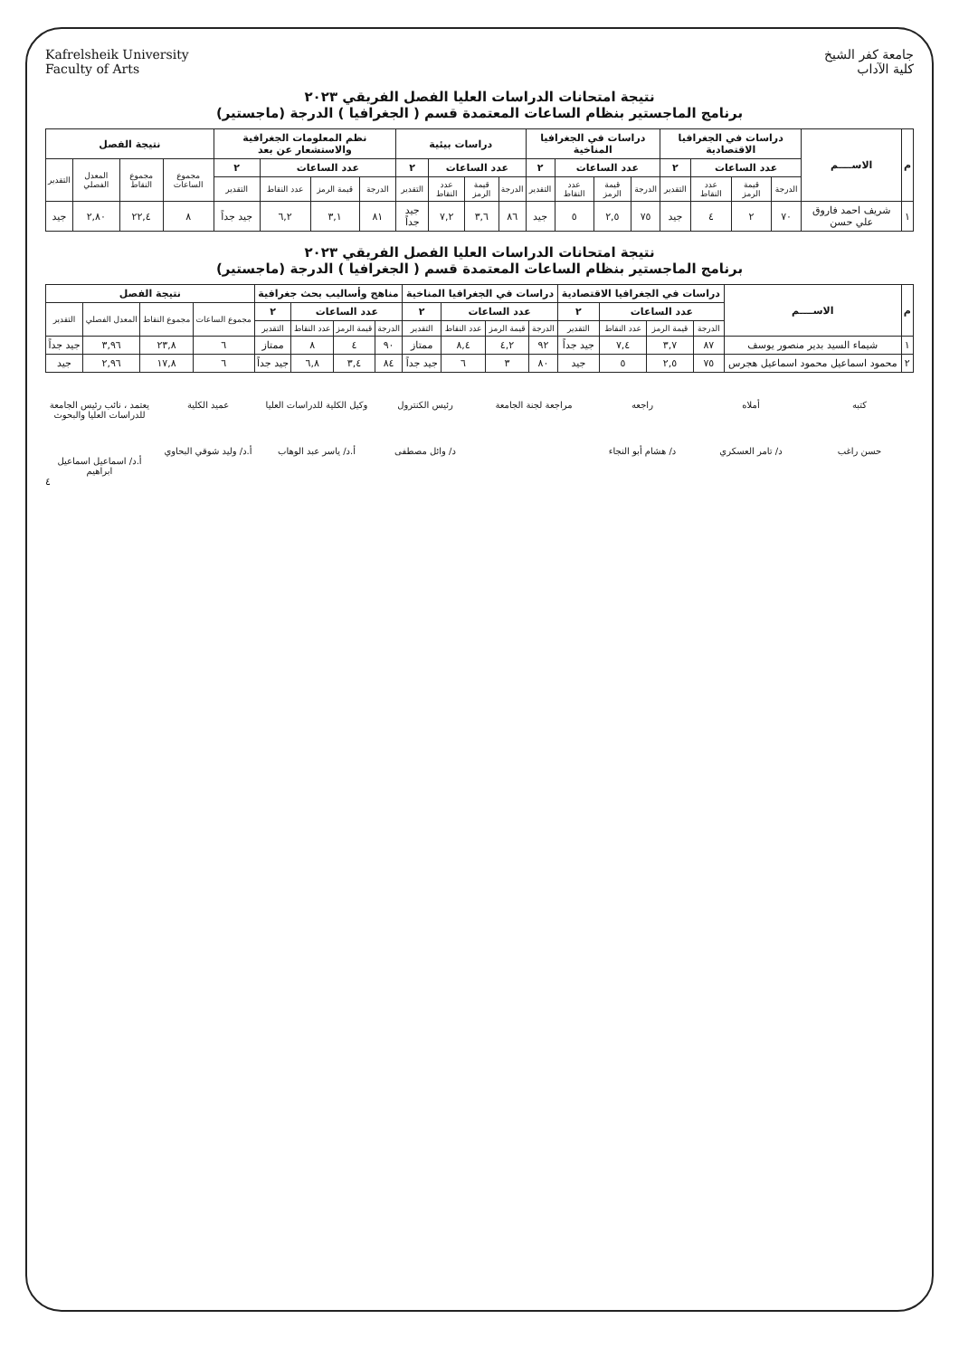جامعة كفر الشيخ
كلية الآداب
Kafrelsheik University
Faculty of Arts
نتيجة امتحانات الدراسات العليا الفصل الفريقي ٢٠٢٣
برنامج الماجستير بنظام الساعات المعتمدة قسم ( الجغرافيا ) الدرجة (ماجستير)
| م | الاســــم | دراسات في الجغرافيا الاقتصادية | | | | دراسات في الجغرافيا المناخية | | | | دراسات بيئية | | | | نظم المعلومات الجغرافية والاستشعار عن بعد | | | | نتيجة الفصل | | | |
| --- | --- | --- | --- | --- | --- | --- | --- | --- | --- | --- | --- | --- | --- | --- | --- | --- | --- | --- | --- | --- | --- |
| | | عدد الساعات | | | ٢ | عدد الساعات | | | ٢ | عدد الساعات | | | ٢ | عدد الساعات | | | ٢ | مجموع الساعات | مجموع النقاط | المعدل الفصلي | التقدير |
| | | الدرجة | قيمة الرمز | عدد النقاط | التقدير | الدرجة | قيمة الرمز | عدد النقاط | التقدير | الدرجة | قيمة الرمز | عدد النقاط | التقدير | الدرجة | قيمة الرمز | عدد النقاط | التقدير | | | | |
| ١ | شريف احمد فاروق علي حسن | ٧٠ | ٢ | ٤ | جيد | ٧٥ | ٢,٥ | ٥ | جيد | ٨٦ | ٣,٦ | ٧,٢ | جيد جداً | ٨١ | ٣,١ | ٦,٢ | جيد جداً | ٨ | ٢٢,٤ | ٢,٨٠ | جيد |
نتيجة امتحانات الدراسات العليا الفصل الفريقي ٢٠٢٣
برنامج الماجستير بنظام الساعات المعتمدة قسم ( الجغرافيا ) الدرجة (ماجستير)
| م | الاســــم | دراسات في الجغرافيا الاقتصادية | | | | دراسات في الجغرافيا المناخية | | | | مناهج وأساليب بحث جغرافية | | | | نتيجة الفصل | | | |
| --- | --- | --- | --- | --- | --- | --- | --- | --- | --- | --- | --- | --- | --- | --- | --- | --- | --- |
| | | عدد الساعات | | | ٢ | عدد الساعات | | | ٢ | عدد الساعات | | | ٢ | مجموع الساعات | مجموع النقاط | المعدل الفصلي | التقدير |
| | | الدرجة | قيمة الرمز | عدد النقاط | التقدير | الدرجة | قيمة الرمز | عدد النقاط | التقدير | الدرجة | قيمة الرمز | عدد النقاط | التقدير | | | | |
| ١ | شيماء السيد بدير منصور يوسف | ٨٧ | ٣,٧ | ٧,٤ | جيد جداً | ٩٢ | ٤,٢ | ٨,٤ | ممتاز | ٩٠ | ٤ | ٨ | ممتاز | ٦ | ٢٣,٨ | ٣,٩٦ | جيد جداً |
| ٢ | محمود اسماعيل محمود اسماعيل هجرس | ٧٥ | ٢,٥ | ٥ | جيد | ٨٠ | ٣ | ٦ | جيد جداً | ٨٤ | ٣,٤ | ٦,٨ | جيد جداً | ٦ | ١٧,٨ | ٢,٩٦ | جيد |
كتبه حسن راغب أملاه د/ تامر العسكري راجعه د/ هشام أبو النجاء مراجعة لجنة الجامعة رئيس الكنترول د/ وائل مصطفى وكيل الكلية للدراسات العليا أ.د/ ياسر عبد الوهاب
عميد الكلية أ.د/ وليد شوقي البحاوي
يعتمد ، نائب رئيس الجامعة للدراسات العليا والبحوث أ.د/ اسماعيل اسماعيل ابراهيم
٤